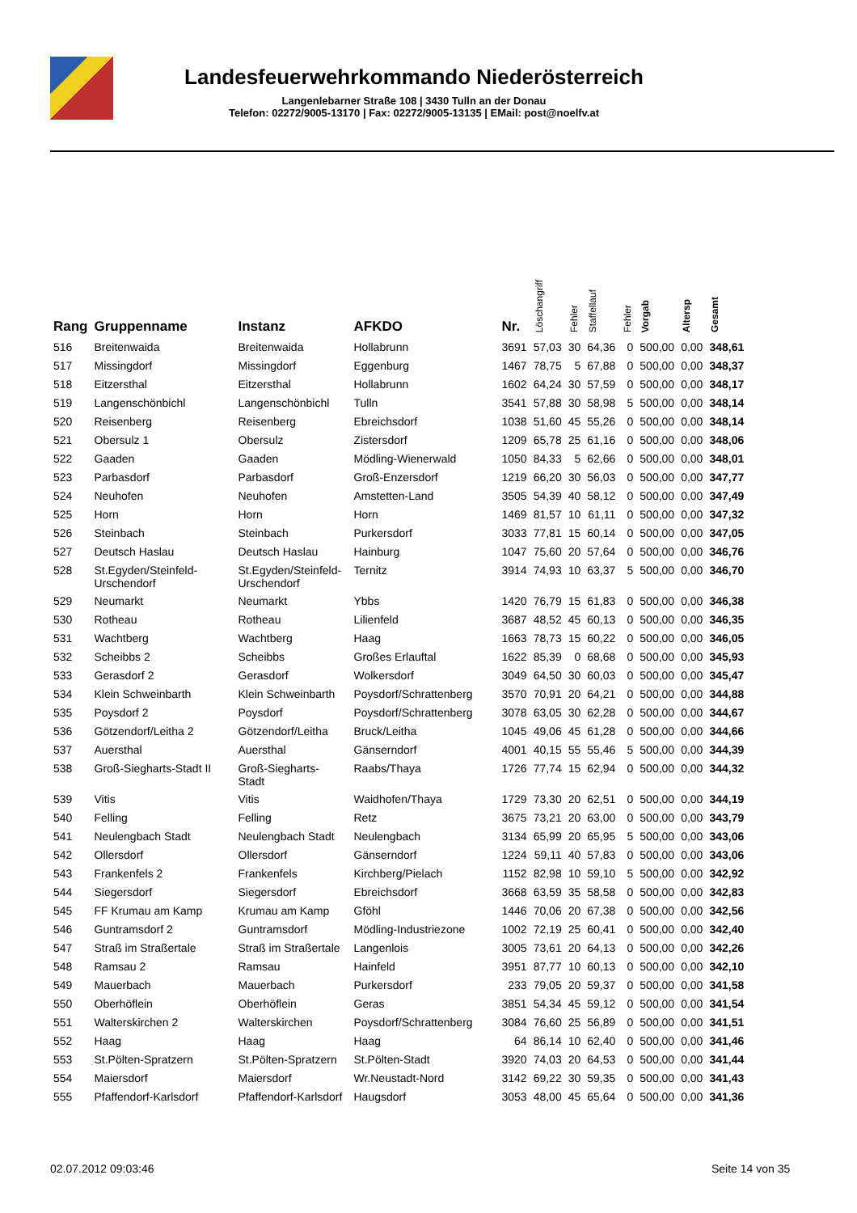Landesfeuerwehrkommando Niederösterreich
Langenlebarner Straße 108 | 3430 Tulln an der Donau
Telefon: 02272/9005-13170 | Fax: 02272/9005-13135 | EMail: post@noelfv.at
| Rang | Gruppenname | Instanz | AFKDO | Nr. | Löschangriff | Fehler | Staffellauf | Fehler | Vorgab | Altersp | Gesamt |
| --- | --- | --- | --- | --- | --- | --- | --- | --- | --- | --- | --- |
| 516 | Breitenwaida | Breitenwaida | Hollabrunn | 3691 | 57,03 | 30 | 64,36 | 0 | 500,00 | 0,00 | 348,61 |
| 517 | Missingdorf | Missingdorf | Eggenburg | 1467 | 78,75 | 5 | 67,88 | 0 | 500,00 | 0,00 | 348,37 |
| 518 | Eitzersthal | Eitzersthal | Hollabrunn | 1602 | 64,24 | 30 | 57,59 | 0 | 500,00 | 0,00 | 348,17 |
| 519 | Langenschönbichl | Langenschönbichl | Tulln | 3541 | 57,88 | 30 | 58,98 | 5 | 500,00 | 0,00 | 348,14 |
| 520 | Reisenberg | Reisenberg | Ebreichsdorf | 1038 | 51,60 | 45 | 55,26 | 0 | 500,00 | 0,00 | 348,14 |
| 521 | Obersulz 1 | Obersulz | Zistersdorf | 1209 | 65,78 | 25 | 61,16 | 0 | 500,00 | 0,00 | 348,06 |
| 522 | Gaaden | Gaaden | Mödling-Wienerwald | 1050 | 84,33 | 5 | 62,66 | 0 | 500,00 | 0,00 | 348,01 |
| 523 | Parbasdorf | Parbasdorf | Groß-Enzersdorf | 1219 | 66,20 | 30 | 56,03 | 0 | 500,00 | 0,00 | 347,77 |
| 524 | Neuhofen | Neuhofen | Amstetten-Land | 3505 | 54,39 | 40 | 58,12 | 0 | 500,00 | 0,00 | 347,49 |
| 525 | Horn | Horn | Horn | 1469 | 81,57 | 10 | 61,11 | 0 | 500,00 | 0,00 | 347,32 |
| 526 | Steinbach | Steinbach | Purkersdorf | 3033 | 77,81 | 15 | 60,14 | 0 | 500,00 | 0,00 | 347,05 |
| 527 | Deutsch Haslau | Deutsch Haslau | Hainburg | 1047 | 75,60 | 20 | 57,64 | 0 | 500,00 | 0,00 | 346,76 |
| 528 | St.Egyden/Steinfeld- Urschendorf | St.Egyden/Steinfeld- Urschendorf | Ternitz | 3914 | 74,93 | 10 | 63,37 | 5 | 500,00 | 0,00 | 346,70 |
| 529 | Neumarkt | Neumarkt | Ybbs | 1420 | 76,79 | 15 | 61,83 | 0 | 500,00 | 0,00 | 346,38 |
| 530 | Rotheau | Rotheau | Lilienfeld | 3687 | 48,52 | 45 | 60,13 | 0 | 500,00 | 0,00 | 346,35 |
| 531 | Wachtberg | Wachtberg | Haag | 1663 | 78,73 | 15 | 60,22 | 0 | 500,00 | 0,00 | 346,05 |
| 532 | Scheibbs 2 | Scheibbs | Großes Erlauftal | 1622 | 85,39 | 0 | 68,68 | 0 | 500,00 | 0,00 | 345,93 |
| 533 | Gerasdorf 2 | Gerasdorf | Wolkersdorf | 3049 | 64,50 | 30 | 60,03 | 0 | 500,00 | 0,00 | 345,47 |
| 534 | Klein Schweinbarth | Klein Schweinbarth | Poysdorf/Schrattenberg | 3570 | 70,91 | 20 | 64,21 | 0 | 500,00 | 0,00 | 344,88 |
| 535 | Poysdorf 2 | Poysdorf | Poysdorf/Schrattenberg | 3078 | 63,05 | 30 | 62,28 | 0 | 500,00 | 0,00 | 344,67 |
| 536 | Götzendorf/Leitha 2 | Götzendorf/Leitha | Bruck/Leitha | 1045 | 49,06 | 45 | 61,28 | 0 | 500,00 | 0,00 | 344,66 |
| 537 | Auersthal | Auersthal | Gänserndorf | 4001 | 40,15 | 55 | 55,46 | 5 | 500,00 | 0,00 | 344,39 |
| 538 | Groß-Siegharts-Stadt II | Groß-Siegharts- Stadt | Raabs/Thaya | 1726 | 77,74 | 15 | 62,94 | 0 | 500,00 | 0,00 | 344,32 |
| 539 | Vitis | Vitis | Waidhofen/Thaya | 1729 | 73,30 | 20 | 62,51 | 0 | 500,00 | 0,00 | 344,19 |
| 540 | Felling | Felling | Retz | 3675 | 73,21 | 20 | 63,00 | 0 | 500,00 | 0,00 | 343,79 |
| 541 | Neulengbach Stadt | Neulengbach Stadt | Neulengbach | 3134 | 65,99 | 20 | 65,95 | 5 | 500,00 | 0,00 | 343,06 |
| 542 | Ollersdorf | Ollersdorf | Gänserndorf | 1224 | 59,11 | 40 | 57,83 | 0 | 500,00 | 0,00 | 343,06 |
| 543 | Frankenfels 2 | Frankenfels | Kirchberg/Pielach | 1152 | 82,98 | 10 | 59,10 | 5 | 500,00 | 0,00 | 342,92 |
| 544 | Siegersdorf | Siegersdorf | Ebreichsdorf | 3668 | 63,59 | 35 | 58,58 | 0 | 500,00 | 0,00 | 342,83 |
| 545 | FF Krumau am Kamp | Krumau am Kamp | Gföhl | 1446 | 70,06 | 20 | 67,38 | 0 | 500,00 | 0,00 | 342,56 |
| 546 | Guntramsdorf 2 | Guntramsdorf | Mödling-Industriezone | 1002 | 72,19 | 25 | 60,41 | 0 | 500,00 | 0,00 | 342,40 |
| 547 | Straß im Straßertale | Straß im Straßertale | Langenlois | 3005 | 73,61 | 20 | 64,13 | 0 | 500,00 | 0,00 | 342,26 |
| 548 | Ramsau 2 | Ramsau | Hainfeld | 3951 | 87,77 | 10 | 60,13 | 0 | 500,00 | 0,00 | 342,10 |
| 549 | Mauerbach | Mauerbach | Purkersdorf | 233 | 79,05 | 20 | 59,37 | 0 | 500,00 | 0,00 | 341,58 |
| 550 | Oberhöflein | Oberhöflein | Geras | 3851 | 54,34 | 45 | 59,12 | 0 | 500,00 | 0,00 | 341,54 |
| 551 | Walterskirchen 2 | Walterskirchen | Poysdorf/Schrattenberg | 3084 | 76,60 | 25 | 56,89 | 0 | 500,00 | 0,00 | 341,51 |
| 552 | Haag | Haag | Haag | 64 | 86,14 | 10 | 62,40 | 0 | 500,00 | 0,00 | 341,46 |
| 553 | St.Pölten-Spratzern | St.Pölten-Spratzern | St.Pölten-Stadt | 3920 | 74,03 | 20 | 64,53 | 0 | 500,00 | 0,00 | 341,44 |
| 554 | Maiersdorf | Maiersdorf | Wr.Neustadt-Nord | 3142 | 69,22 | 30 | 59,35 | 0 | 500,00 | 0,00 | 341,43 |
| 555 | Pfaffendorf-Karlsdorf | Pfaffendorf-Karlsdorf | Haugsdorf | 3053 | 48,00 | 45 | 65,64 | 0 | 500,00 | 0,00 | 341,36 |
02.07.2012 09:03:46 Seite 14 von 35